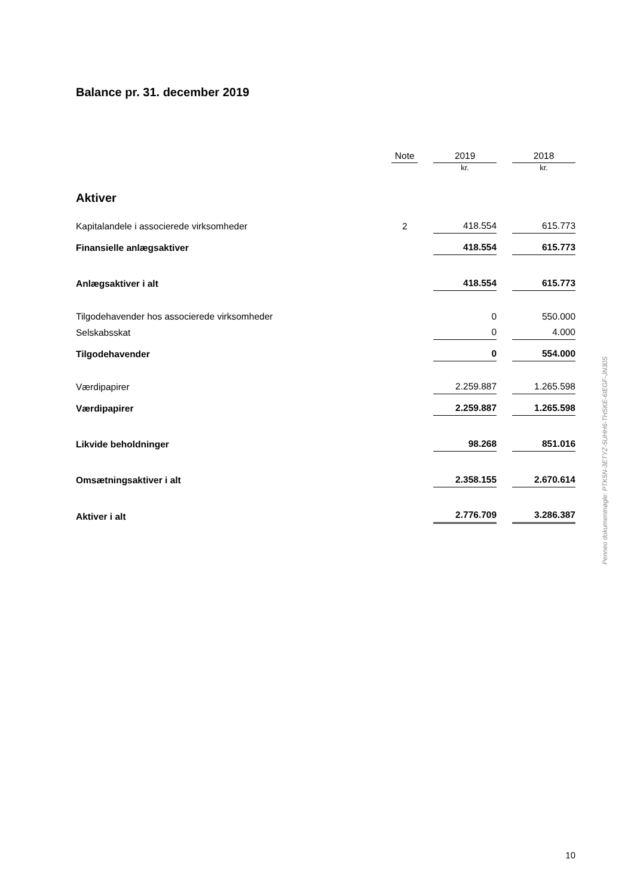Balance pr. 31. december 2019
| | Note | | 2019 | | 2018 |
| --- | --- | --- | --- | --- | --- |
| | | | kr. | | kr. |
| Aktiver | | | | | |
| Kapitalandele i associerede virksomheder | 2 | | 418.554 | | 615.773 |
| Finansielle anlægsaktiver | | | 418.554 | | 615.773 |
| Anlægsaktiver i alt | | | 418.554 | | 615.773 |
| Tilgodehavender hos associerede virksomheder | | | 0 | | 550.000 |
| Selskabsskat | | | 0 | | 4.000 |
| Tilgodehavender | | | 0 | | 554.000 |
| Værdipapirer | | | 2.259.887 | | 1.265.598 |
| Værdipapirer | | | 2.259.887 | | 1.265.598 |
| Likvide beholdninger | | | 98.268 | | 851.016 |
| Omsætningsaktiver i alt | | | 2.358.155 | | 2.670.614 |
| Aktiver i alt | | | 2.776.709 | | 3.286.387 |
10
Penneo dokumentnøgle: PTK5N-3ETYZ-5UHH6-THSKE-6IEGF-JN30S